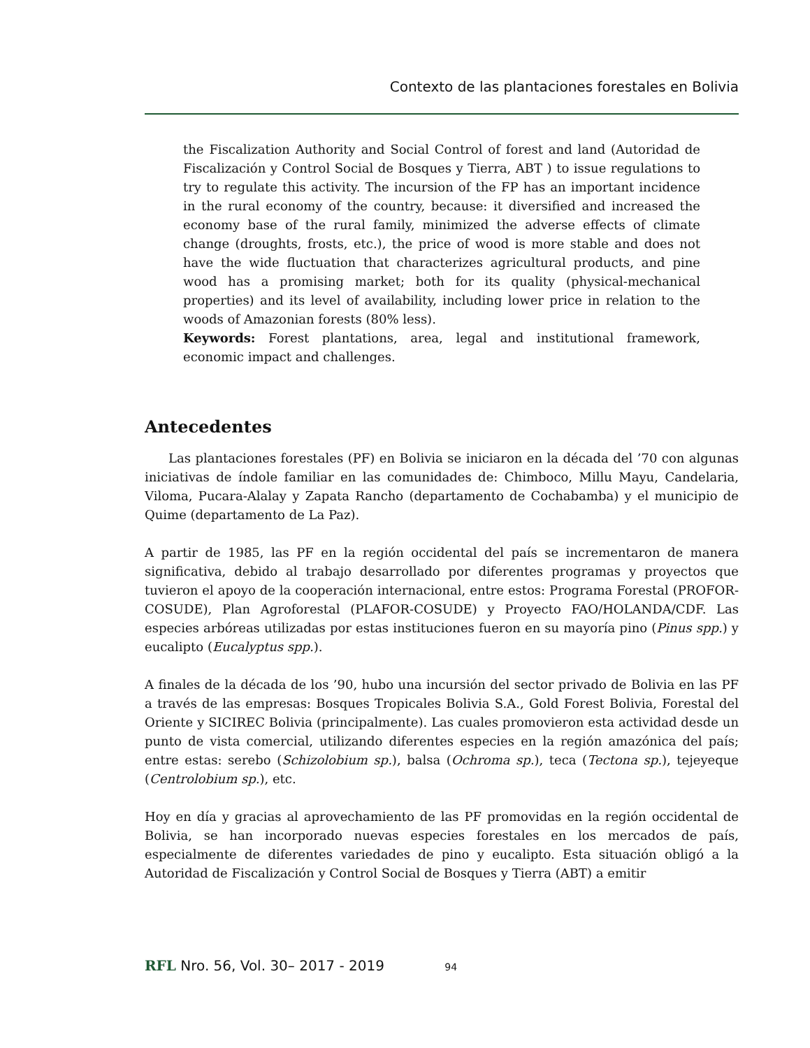Contexto de las plantaciones forestales en Bolivia
the Fiscalization Authority and Social Control of forest and land (Autoridad de Fiscalización y Control Social de Bosques y Tierra, ABT ) to issue regulations to try to regulate this activity. The incursion of the FP has an important incidence in the rural economy of the country, because: it diversified and increased the economy base of the rural family, minimized the adverse effects of climate change (droughts, frosts, etc.), the price of wood is more stable and does not have the wide fluctuation that characterizes agricultural products, and pine wood has a promising market; both for its quality (physical-mechanical properties) and its level of availability, including lower price in relation to the woods of Amazonian forests (80% less).
Keywords: Forest plantations, area, legal and institutional framework, economic impact and challenges.
Antecedentes
Las plantaciones forestales (PF) en Bolivia se iniciaron en la década del ’70 con algunas iniciativas de índole familiar en las comunidades de: Chimboco, Millu Mayu, Candelaria, Viloma, Pucara-Alalay y Zapata Rancho (departamento de Cochabamba) y el municipio de Quime (departamento de La Paz).
A partir de 1985, las PF en la región occidental del país se incrementaron de manera significativa, debido al trabajo desarrollado por diferentes programas y proyectos que tuvieron el apoyo de la cooperación internacional, entre estos: Programa Forestal (PROFOR-COSUDE), Plan Agroforestal (PLAFOR-COSUDE) y Proyecto FAO/HOLANDA/CDF. Las especies arbóreas utilizadas por estas instituciones fueron en su mayoría pino (Pinus spp.) y eucalipto (Eucalyptus spp.).
A finales de la década de los ’90, hubo una incursión del sector privado de Bolivia en las PF a través de las empresas: Bosques Tropicales Bolivia S.A., Gold Forest Bolivia, Forestal del Oriente y SICIREC Bolivia (principalmente). Las cuales promovieron esta actividad desde un punto de vista comercial, utilizando diferentes especies en la región amazónica del país; entre estas: serebo (Schizolobium sp.), balsa (Ochroma sp.), teca (Tectona sp.), tejeyeque (Centrolobium sp.), etc.
Hoy en día y gracias al aprovechamiento de las PF promovidas en la región occidental de Bolivia, se han incorporado nuevas especies forestales en los mercados de país, especialmente de diferentes variedades de pino y eucalipto. Esta situación obligó a la Autoridad de Fiscalización y Control Social de Bosques y Tierra (ABT) a emitir
RFL Nro. 56, Vol. 30– 2017 - 2019 94